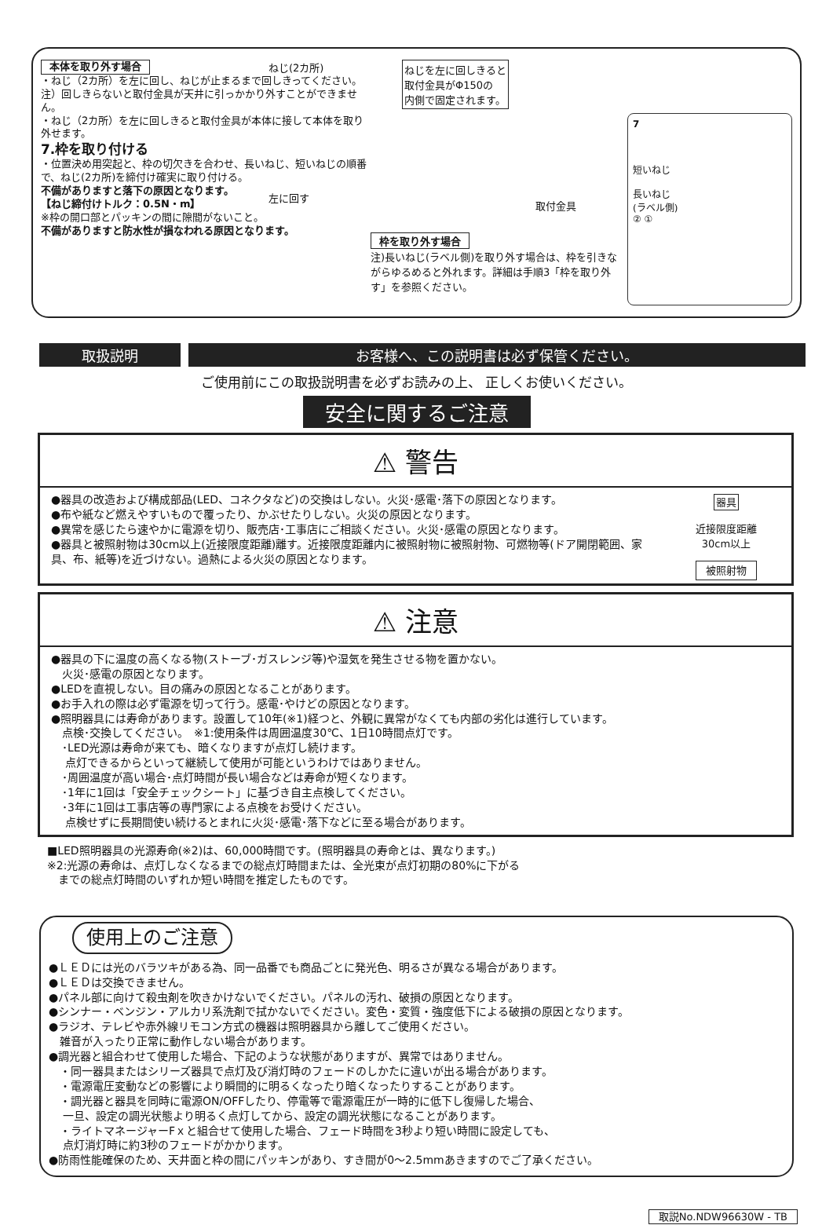本体を取り外す場合
・ねじ（2カ所）を左に回し、ねじが止まるまで回しきってください。
注）回しきらないと取付金具が天井に引っかかり外すことができません。
・ねじ（2カ所）を左に回しきると取付金具が本体に接して本体を取り外せます。
7.枠を取り付ける
・位置決め用突起と、枠の切欠きを合わせ、長いねじ、短いねじの順番で、ねじ(2カ所)を締付け確実に取り付ける。
不備がありますと落下の原因となります。
【ねじ締付けトルク：0.5N・m】
※枠の開口部とパッキンの間に隙間がないこと。
不備がありますと防水性が損なわれる原因となります。
ねじ(2カ所)
左に回す
ねじを左に回しきると
取付金具がΦ150の
内側で固定されます。
取付金具
枠を取り外す場合
注)長いねじ(ラベル側)を取り外す場合は、枠を引きながらゆるめると外れます。詳細は手順3「枠を取り外す」を参照ください。
7
短いねじ
長いねじ
(ラベル側)
② ①
取扱説明 お客様へ、この説明書は必ず保管ください。
ご使用前にこの取扱説明書を必ずお読みの上、 正しくお使いください。
安全に関するご注意
⚠ 警告
●器具の改造および構成部品(LED、コネクタなど)の交換はしない。火災･感電･落下の原因となります。
●布や紙など燃えやすいもので覆ったり、かぶせたりしない。火災の原因となります。
●異常を感じたら速やかに電源を切り、販売店･工事店にご相談ください。火災･感電の原因となります。
●器具と被照射物は30cm以上(近接限度距離)離す。近接限度距離内に被照射物に被照射物、可燃物等(ドア開閉範囲、家具、布、紙等)を近づけない。過熱による火災の原因となります。
器具
近接限度距離
30cm以上
被照射物
⚠ 注意
●器具の下に温度の高くなる物(ストーブ･ガスレンジ等)や湿気を発生させる物を置かない。
　火災･感電の原因となります。
●LEDを直視しない。目の痛みの原因となることがあります。
●お手入れの際は必ず電源を切って行う。感電･やけどの原因となります。
●照明器具には寿命があります。設置して10年(※1)経つと、外観に異常がなくても内部の劣化は進行しています。
　点検･交換してください。　※1:使用条件は周囲温度30℃、1日10時間点灯です。
　･LED光源は寿命が来ても、暗くなりますが点灯し続けます。
　 点灯できるからといって継続して使用が可能というわけではありません。
　･周囲温度が高い場合･点灯時間が長い場合などは寿命が短くなります。
　･1年に1回は「安全チェックシート」に基づき自主点検してください。
　･3年に1回は工事店等の専門家による点検をお受けください。
　 点検せずに長期間使い続けるとまれに火災･感電･落下などに至る場合があります。
■LED照明器具の光源寿命(※2)は、60,000時間です。(照明器具の寿命とは、異なります。)
※2:光源の寿命は、点灯しなくなるまでの総点灯時間または、全光束が点灯初期の80%に下がる
　までの総点灯時間のいずれか短い時間を推定したものです。
使用上のご注意
●ＬＥＤには光のバラツキがある為、同一品番でも商品ごとに発光色、明るさが異なる場合があります。
●ＬＥＤは交換できません。
●パネル部に向けて殺虫剤を吹きかけないでください。パネルの汚れ、破損の原因となります。
●シンナー・ベンジン・アルカリ系洗剤で拭かないでください。変色・変質・強度低下による破損の原因となります。
●ラジオ、テレビや赤外線リモコン方式の機器は照明器具から離してご使用ください。
　雑音が入ったり正常に動作しない場合があります。
●調光器と組合わせて使用した場合、下記のような状態がありますが、異常ではありません。
　・同一器具またはシリーズ器具で点灯及び消灯時のフェードのしかたに違いが出る場合があります。
　・電源電圧変動などの影響により瞬間的に明るくなったり暗くなったりすることがあります。
　・調光器と器具を同時に電源ON/OFFしたり、停電等で電源電圧が一時的に低下し復帰した場合、
　 一旦、設定の調光状態より明るく点灯してから、設定の調光状態になることがあります。
　・ライトマネージャーFｘと組合せて使用した場合、フェード時間を3秒より短い時間に設定しても、
　 点灯消灯時に約3秒のフェードがかかります。
●防雨性能確保のため、天井面と枠の間にパッキンがあり、すき間が0～2.5mmあきますのでご了承ください。
取説No.NDW96630W - TB